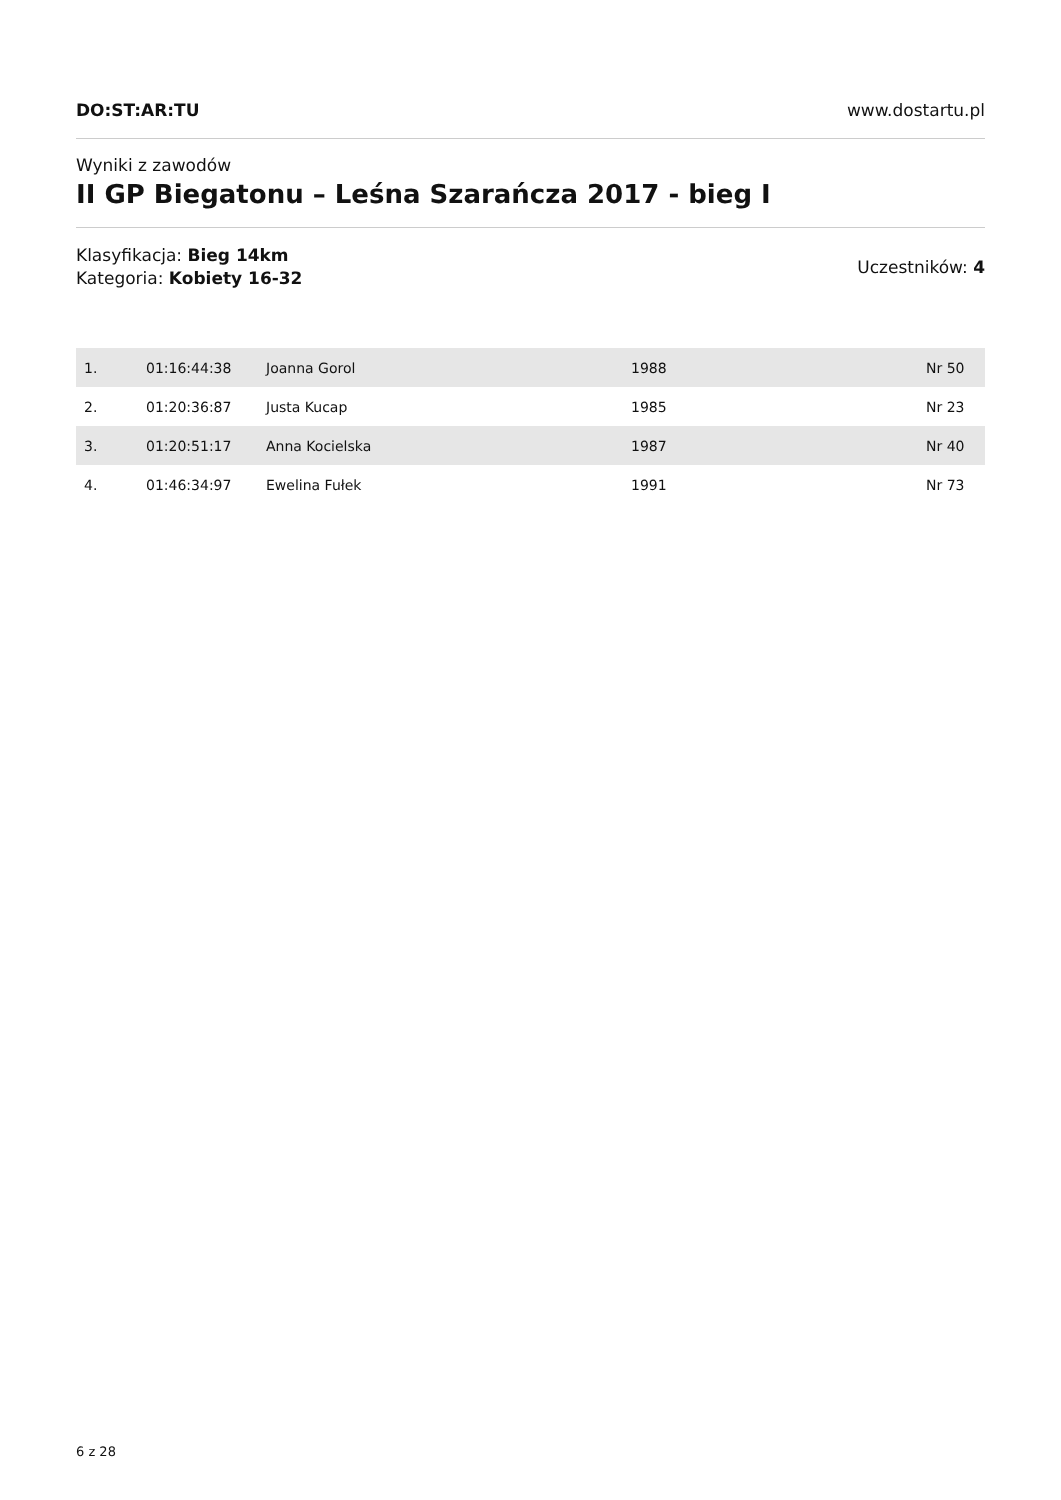DO:ST:AR:TU www.dostartu.pl
Wyniki z zawodów
II GP Biegatonu – Leśna Szarańcza 2017 - bieg I
Klasyfikacja: Bieg 14km
Kategoria: Kobiety 16-32
Uczestników: 4
| 1. | 01:16:44:38 | Joanna Gorol | 1988 | Nr 50 |
| 2. | 01:20:36:87 | Justa Kucap | 1985 | Nr 23 |
| 3. | 01:20:51:17 | Anna Kocielska | 1987 | Nr 40 |
| 4. | 01:46:34:97 | Ewelina Fułek | 1991 | Nr 73 |
6 z 28